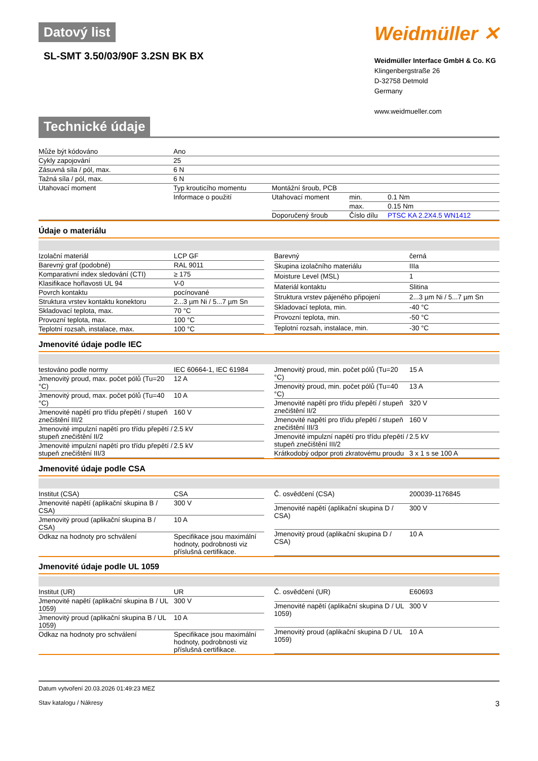Datový list
SL-SMT 3.50/03/90F 3.2SN BK BX
Weidmüller ✕
Weidmüller Interface GmbH & Co. KG
Klingenbergstraße 26
D-32758 Detmold
Germany
www.weidmueller.com
Technické údaje
| Může být kódováno | Ano | | | |
| Cykly zapojování | 25 | | | |
| Zásuvná síla / pól, max. | 6 N | | | |
| Tažná síla / pól, max. | 6 N | | | |
| Utahovací moment | Typ krouticího momentu | Montážní šroub, PCB | | |
| | Informace o použití | Utahovací moment | min. | 0.1 Nm |
| | | | max. | 0.15 Nm |
| | | Doporučený šroub | Číslo dílu | PTSC KA 2.2X4.5 WN1412 |
Údaje o materiálu
| Izolační materiál | LCP GF |
| Barevný graf (podobné) | RAL 9011 |
| Komparativní index sledování (CTI) | ≥ 175 |
| Klasifikace hořlavosti UL 94 | V-0 |
| Povrch kontaktu | pocínované |
| Struktura vrstev kontaktu konektoru | 2...3 µm Ni / 5...7 µm Sn |
| Skladovací teplota, max. | 70 °C |
| Provozní teplota, max. | 100 °C |
| Teplotní rozsah, instalace, max. | 100 °C |
| Barevný | černá |
| Skupina izolačního materiálu | IIIa |
| Moisture Level (MSL) | 1 |
| Materiál kontaktu | Slitina |
| Struktura vrstev pájeného připojení | 2...3 µm Ni / 5...7 µm Sn |
| Skladovací teplota, min. | -40 °C |
| Provozní teplota, min. | -50 °C |
| Teplotní rozsah, instalace, min. | -30 °C |
Jmenovité údaje podle IEC
| testováno podle normy | IEC 60664-1, IEC 61984 |
| Jmenovitý proud, max. počet pólů (Tu=20 °C) | 12 A |
| Jmenovitý proud, max. počet pólů (Tu=40 °C) | 10 A |
| Jmenovité napětí pro třídu přepětí / stupeň znečištění III/2 | 160 V |
| Jmenovité impulzní napětí pro třídu přepětí / stupeň znečištění II/2 | 2.5 kV |
| Jmenovité impulzní napětí pro třídu přepětí / stupeň znečištění III/3 | 2.5 kV |
| Jmenovitý proud, min. počet pólů (Tu=20 °C) | 15 A |
| Jmenovitý proud, min. počet pólů (Tu=40 °C) | 13 A |
| Jmenovité napětí pro třídu přepětí / stupeň znečištění II/2 | 320 V |
| Jmenovité napětí pro třídu přepětí / stupeň znečištění III/3 | 160 V |
| Jmenovité impulzní napětí pro třídu přepětí / stupeň znečištění III/2 | 2.5 kV |
| Krátkodobý odpor proti zkratovému proudu | 3 x 1 s se 100 A |
Jmenovité údaje podle CSA
| Institut (CSA) | CSA |
| Jmenovité napětí (aplikační skupina B / CSA) | 300 V |
| Jmenovitý proud (aplikační skupina B / CSA) | 10 A |
| Odkaz na hodnoty pro schválení | Specifikace jsou maximální hodnoty, podrobnosti viz příslušná certifikace. |
| Č. osvědčení (CSA) | 200039-1176845 |
| Jmenovité napětí (aplikační skupina D / CSA) | 300 V |
| Jmenovitý proud (aplikační skupina D / CSA) | 10 A |
Jmenovité údaje podle UL 1059
| Institut (UR) | UR |
| Jmenovité napětí (aplikační skupina B / UL 1059) | 300 V |
| Jmenovitý proud (aplikační skupina B / UL 1059) | 10 A |
| Odkaz na hodnoty pro schválení | Specifikace jsou maximální hodnoty, podrobnosti viz příslušná certifikace. |
| Č. osvědčení (UR) | E60693 |
| Jmenovité napětí (aplikační skupina D / UL 1059) | 300 V |
| Jmenovitý proud (aplikační skupina D / UL 1059) | 10 A |
Datum vytvoření 20.03.2026 01:49:23 MEZ
Stav katalogu / Nákresy 3